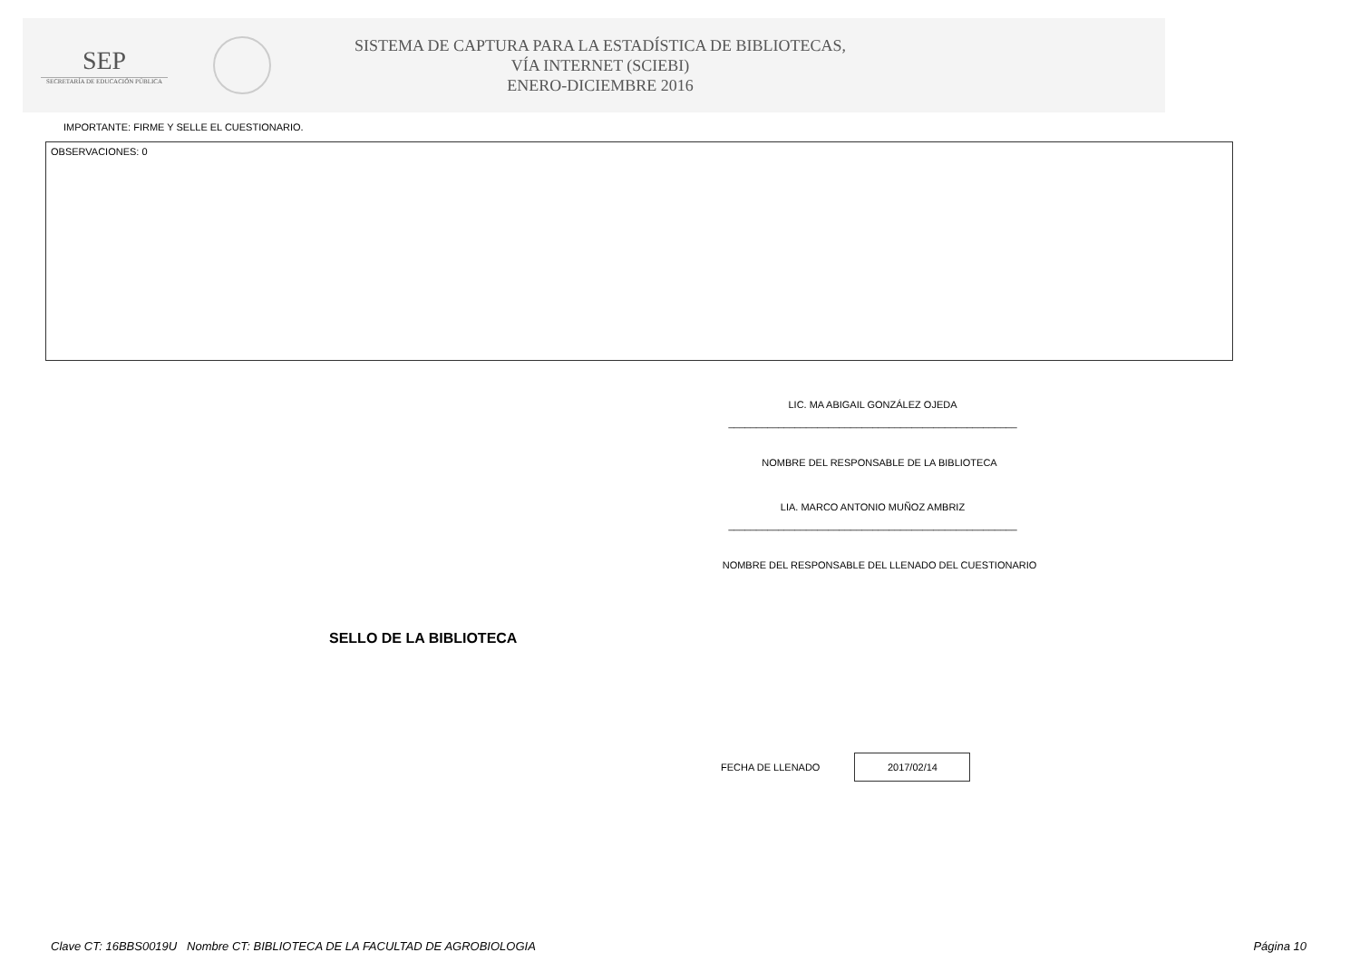SEP
SECRETARÍA DE EDUCACIÓN PÚBLICA
SISTEMA DE CAPTURA PARA LA ESTADÍSTICA DE BIBLIOTECAS,
VÍA INTERNET (SCIEBI)
ENERO-DICIEMBRE 2016
IMPORTANTE: FIRME Y SELLE EL CUESTIONARIO.
OBSERVACIONES: 0
LIC. MA ABIGAIL GONZÁLEZ OJEDA
____________________________________________________
NOMBRE DEL RESPONSABLE DE LA BIBLIOTECA
LIA. MARCO ANTONIO MUÑOZ AMBRIZ
____________________________________________________
NOMBRE DEL RESPONSABLE DEL LLENADO DEL CUESTIONARIO
SELLO DE LA BIBLIOTECA
FECHA DE LLENADO
2017/02/14
Clave CT: 16BBS0019U Nombre CT: BIBLIOTECA DE LA FACULTAD DE AGROBIOLOGIA Página 10